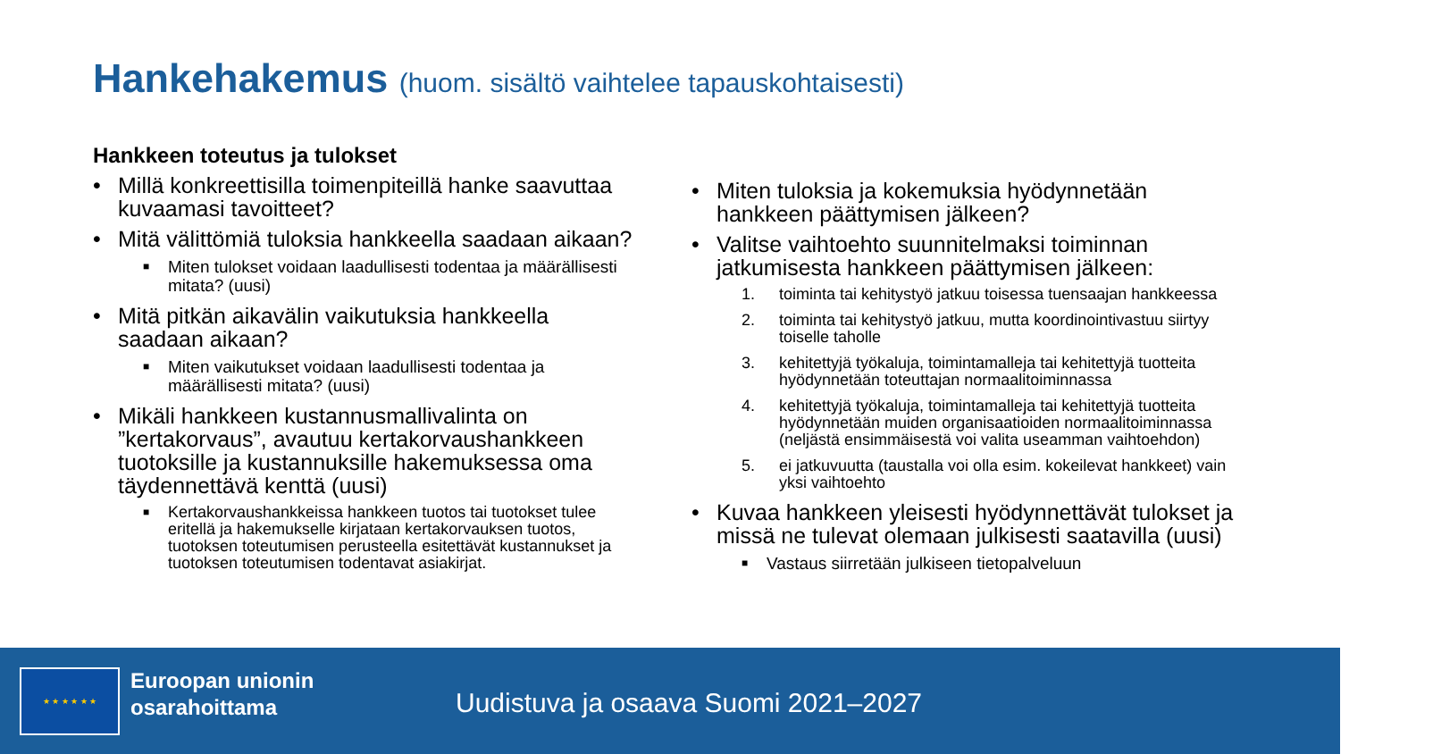Hankehakemus (huom. sisältö vaihtelee tapauskohtaisesti)
Hankkeen toteutus ja tulokset
• Millä konkreettisilla toimenpiteillä hanke saavuttaa kuvaamasi tavoitteet?
• Mitä välittömiä tuloksia hankkeella saadaan aikaan?
■ Miten tulokset voidaan laadullisesti todentaa ja määrällisesti mitata? (uusi)
• Mitä pitkän aikavälin vaikutuksia hankkeella saadaan aikaan?
■ Miten vaikutukset voidaan laadullisesti todentaa ja määrällisesti mitata? (uusi)
• Mikäli hankkeen kustannusmallivalinta on ”kertakorvaus”, avautuu kertakorvaushankkeen tuotoksille ja kustannuksille hakemuksessa oma täydennettävä kenttä (uusi)
■ Kertakorvaushankkeissa hankkeen tuotos tai tuotokset tulee eritellä ja hakemukselle kirjataan kertakorvauksen tuotos, tuotoksen toteutumisen perusteella esitettävät kustannukset ja tuotoksen toteutumisen todentavat asiakirjat.
• Miten tuloksia ja kokemuksia hyödynnetään hankkeen päättymisen jälkeen?
• Valitse vaihtoehto suunnitelmaksi toiminnan jatkumisesta hankkeen päättymisen jälkeen:
1. toiminta tai kehitystyö jatkuu toisessa tuensaajan hankkeessa
2. toiminta tai kehitystyö jatkuu, mutta koordinointivastuu siirtyy toiselle taholle
3. kehitettyjä työkaluja, toimintamalleja tai kehitettyjä tuotteita hyödynnetään toteuttajan normaalitoiminnassa
4. kehitettyjä työkaluja, toimintamalleja tai kehitettyjä tuotteita hyödynnetään muiden organisaatioiden normaalitoiminnassa (neljästä ensimmäisestä voi valita useamman vaihtoehdon)
5. ei jatkuvuutta (taustalla voi olla esim. kokeilevat hankkeet) vain yksi vaihtoehto
• Kuvaa hankkeen yleisesti hyödynnettävät tulokset ja missä ne tulevat olemaan julkisesti saatavilla (uusi)
■ Vastaus siirretään julkiseen tietopalveluun
★ ★ ★ ★ ★ ★
Euroopan unionin
osarahoittama
Uudistuva ja osaava Suomi 2021–2027